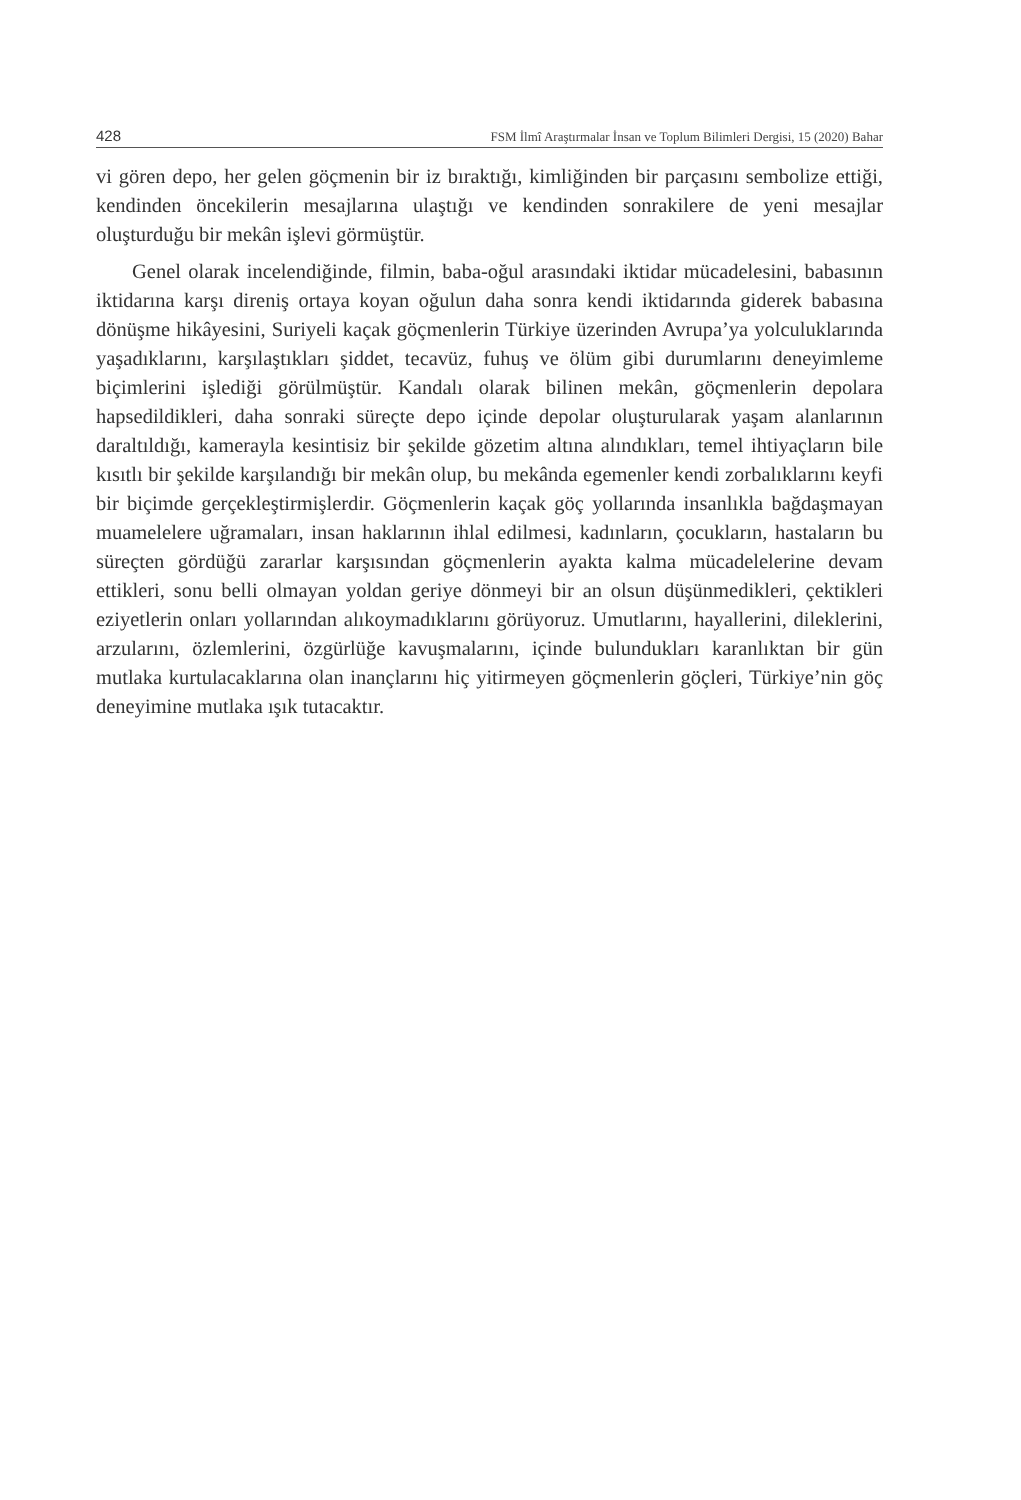428 FSM İlmî Araştırmalar İnsan ve Toplum Bilimleri Dergisi, 15 (2020) Bahar
vi gören depo, her gelen göçmenin bir iz bıraktığı, kimliğinden bir parçasını sembolize ettiği, kendinden öncekilerin mesajlarına ulaştığı ve kendinden sonrakilere de yeni mesajlar oluşturduğu bir mekân işlevi görmüştür.
Genel olarak incelendiğinde, filmin, baba-oğul arasındaki iktidar mücadelesini, babasının iktidarına karşı direniş ortaya koyan oğulun daha sonra kendi iktidarında giderek babasına dönüşme hikâyesini, Suriyeli kaçak göçmenlerin Türkiye üzerinden Avrupa’ya yolculuklarında yaşadıklarını, karşılaştıkları şiddet, tecavüz, fuhuş ve ölüm gibi durumlarını deneyimleme biçimlerini işlediği görülmüştür. Kandalı olarak bilinen mekân, göçmenlerin depolara hapsedildikleri, daha sonraki süreçte depo içinde depolar oluşturularak yaşam alanlarının daraltıldığı, kamerayla kesintisiz bir şekilde gözetim altına alındıkları, temel ihtiyaçların bile kısıtlı bir şekilde karşılandığı bir mekân olup, bu mekânda egemenler kendi zorbalıklarını keyfi bir biçimde gerçekleştirmişlerdir. Göçmenlerin kaçak göç yollarında insanlıkla bağdaşmayan muamelelere uğramaları, insan haklarının ihlal edilmesi, kadınların, çocukların, hastaların bu süreçten gördüğü zararlar karşısından göçmenlerin ayakta kalma mücadelelerine devam ettikleri, sonu belli olmayan yoldan geriye dönmeyi bir an olsun düşünmedikleri, çektikleri eziyetlerin onları yollarından alıkoymadıklarını görüyoruz. Umutlarını, hayallerini, dileklerini, arzularını, özlemlerini, özgürlüğe kavuşmalarını, içinde bulundukları karanlıktan bir gün mutlaka kurtulacaklarına olan inançlarını hiç yitirmeyen göçmenlerin göçleri, Türkiye’nin göç deneyimine mutlaka ışık tutacaktır.